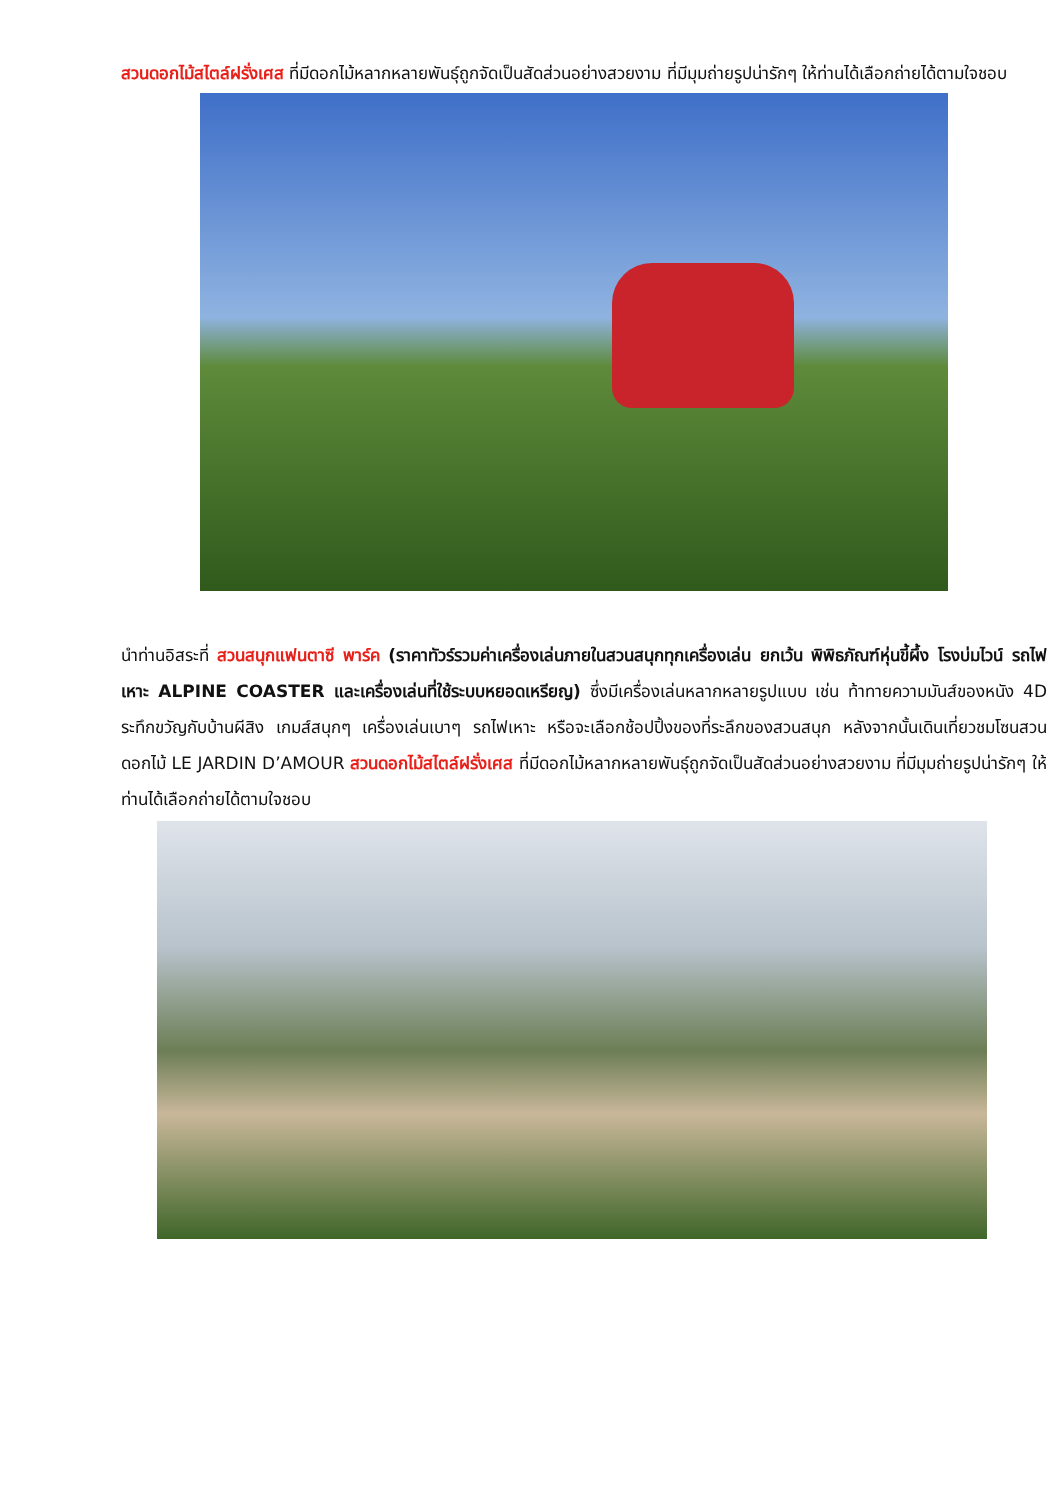สวนดอกไม้สไตล์ฝรั่งเศส ที่มีดอกไม้หลากหลายพันธุ์ถูกจัดเป็นสัดส่วนอย่างสวยงาม ที่มีมุมถ่ายรูปน่ารักๆ ให้ท่านได้เลือกถ่ายได้ตามใจชอบ
นำท่านอิสระที่ สวนสนุกแฟนตาซี พาร์ค (ราคาทัวร์รวมค่าเครื่องเล่นภายในสวนสนุกทุกเครื่องเล่น ยกเว้น พิพิธภัณฑ์หุ่นขี้ผึ้ง โรงบ่มไวน์ รถไฟเหาะ ALPINE COASTER และเครื่องเล่นที่ใช้ระบบหยอดเหรียญ) ซึ่งมีเครื่องเล่นหลากหลายรูปแบบ เช่น ท้าทายความมันส์ของหนัง 4D ระทึกขวัญกับบ้านผีสิง เกมส์สนุกๆ เครื่องเล่นเบาๆ รถไฟเหาะ หรือจะเลือกช้อปปิ้งของที่ระลึกของสวนสนุก หลังจากนั้นเดินเที่ยวชมโซนสวนดอกไม้ LE JARDIN D’AMOUR สวนดอกไม้สไตล์ฝรั่งเศส ที่มีดอกไม้หลากหลายพันธุ์ถูกจัดเป็นสัดส่วนอย่างสวยงาม ที่มีมุมถ่ายรูปน่ารักๆ ให้ท่านได้เลือกถ่ายได้ตามใจชอบ